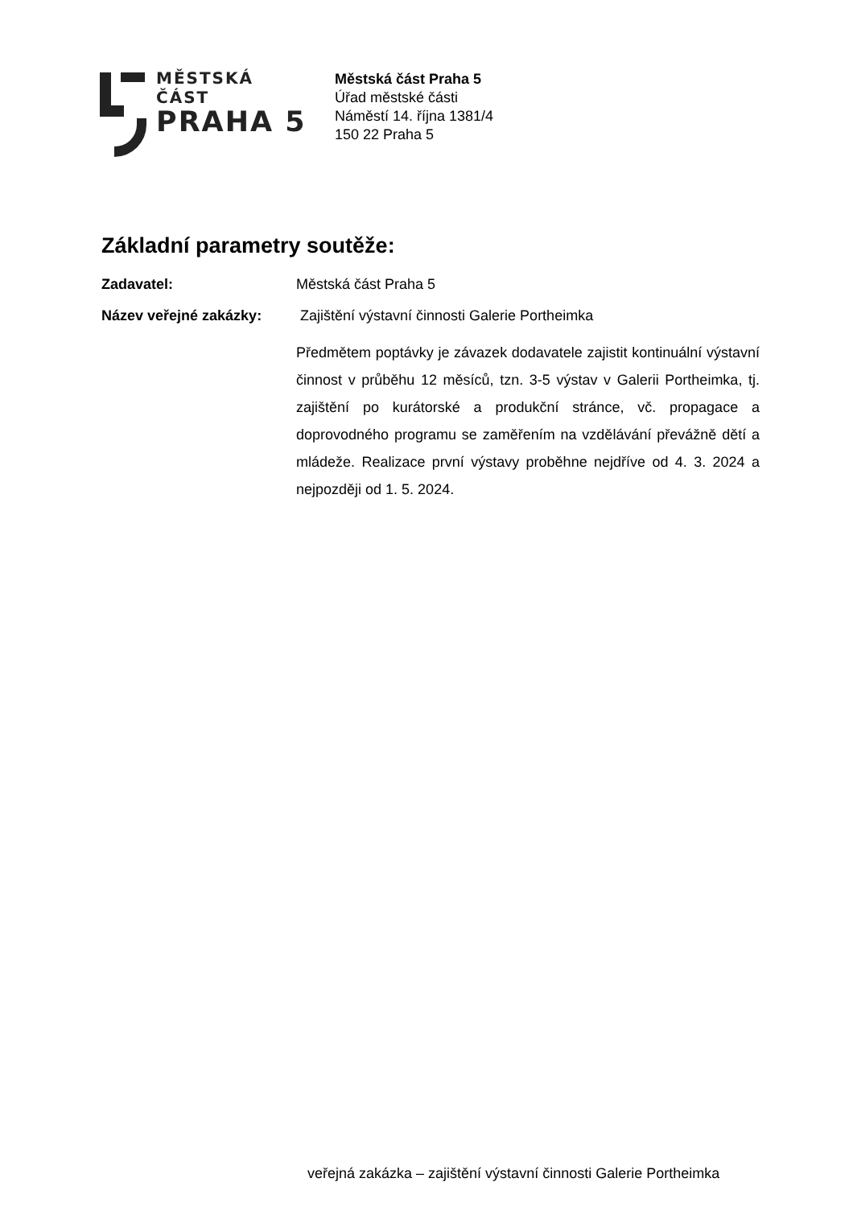MĚSTSKÁ ČÁST
PRAHA 5
Městská část Praha 5
Úřad městské části
Náměstí 14. října 1381/4
150 22 Praha 5
Základní parametry soutěže:
Zadavatel: Městská část Praha 5
Název veřejné zakázky: Zajištění výstavní činnosti Galerie Portheimka
Předmětem poptávky je závazek dodavatele zajistit kontinuální výstavní činnost v průběhu 12 měsíců, tzn. 3-5 výstav v Galerii Portheimka, tj. zajištění po kurátorské a produkční stránce, vč. propagace a doprovodného programu se zaměřením na vzdělávání převážně dětí a mládeže. Realizace první výstavy proběhne nejdříve od 4. 3. 2024 a nejpozději od 1. 5. 2024.
veřejná zakázka – zajištění výstavní činnosti Galerie Portheimka